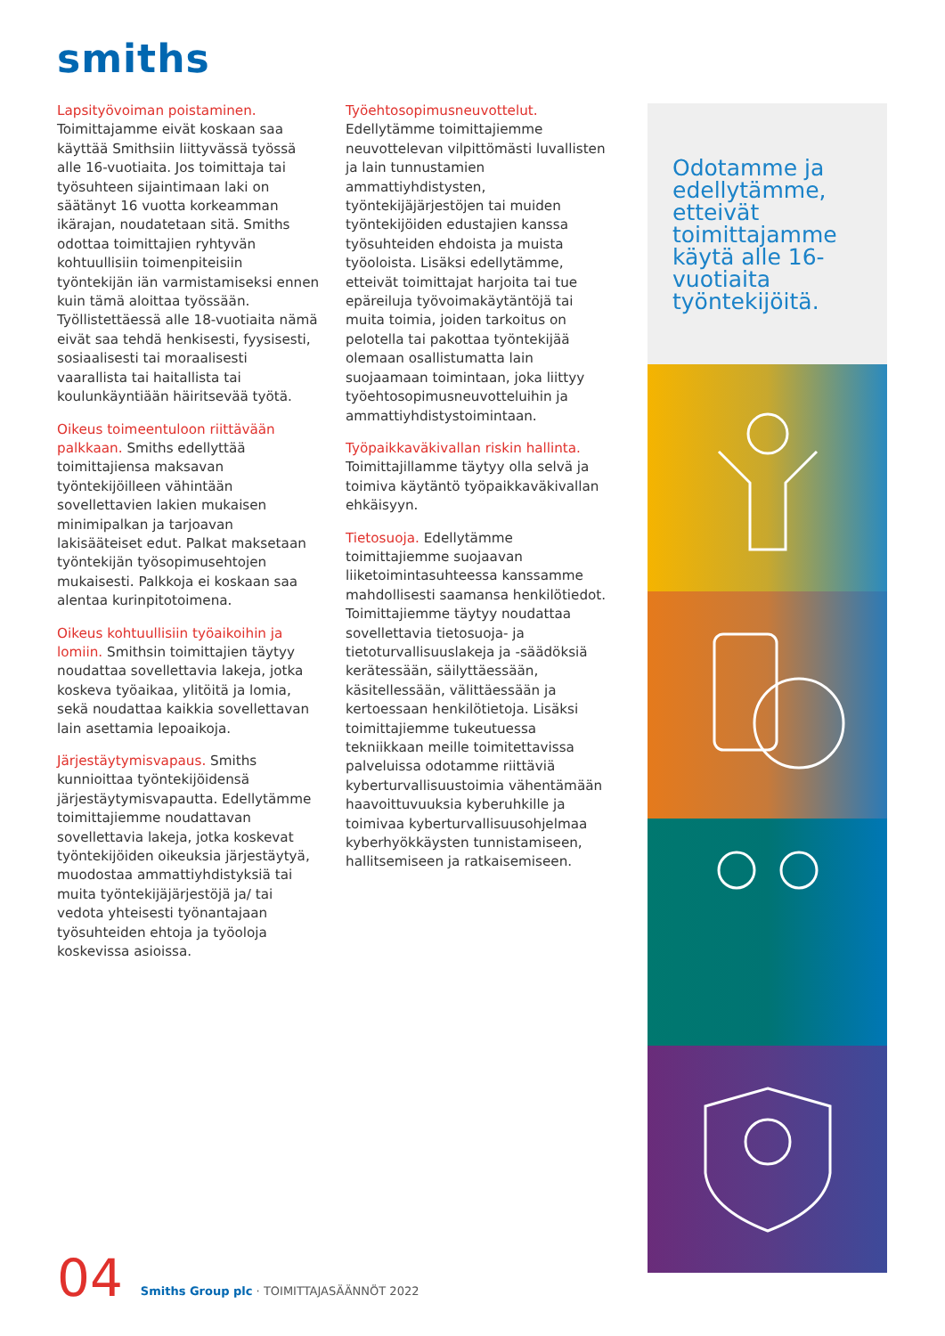smiths
Lapsityövoiman poistaminen.
Toimittajamme eivät koskaan saa käyttää Smithsiin liittyvässä työssä alle 16-vuotiaita. Jos toimittaja tai työsuhteen sijaintimaan laki on säätänyt 16 vuotta korkeamman ikärajan, noudatetaan sitä. Smiths odottaa toimittajien ryhtyvän kohtuullisiin toimenpiteisiin työntekijän iän varmistamiseksi ennen kuin tämä aloittaa työssään. Työllistettäessä alle 18-vuotiaita nämä eivät saa tehdä henkisesti, fyysisesti, sosiaalisesti tai moraalisesti vaarallista tai haitallista tai koulunkäyntiään häiritsevää työtä.
Oikeus toimeentuloon riittävään palkkaan. Smiths edellyttää toimittajiensa maksavan työntekijöilleen vähintään sovellettavien lakien mukaisen minimipalkan ja tarjoavan lakisääteiset edut. Palkat maksetaan työntekijän työsopimusehtojen mukaisesti. Palkkoja ei koskaan saa alentaa kurinpitotoimena.
Oikeus kohtuullisiin työaikoihin ja lomiin. Smithsin toimittajien täytyy noudattaa sovellettavia lakeja, jotka koskeva työaikaa, ylitöitä ja lomia, sekä noudattaa kaikkia sovellettavan lain asettamia lepoaikoja.
Järjestäytymisvapaus. Smiths kunnioittaa työntekijöidensä järjestäytymisvapautta. Edellytämme toimittajiemme noudattavan sovellettavia lakeja, jotka koskevat työntekijöiden oikeuksia järjestäytyä, muodostaa ammattiyhdistyksiä tai muita työntekijäjärjestöjä ja/ tai vedota yhteisesti työnantajaan työsuhteiden ehtoja ja työoloja koskevissa asioissa.
Työehtosopimusneuvottelut.
Edellytämme toimittajiemme neuvottelevan vilpittömästi luvallisten ja lain tunnustamien ammattiyhdistysten, työntekijäjärjestöjen tai muiden työntekijöiden edustajien kanssa työsuhteiden ehdoista ja muista työoloista. Lisäksi edellytämme, etteivät toimittajat harjoita tai tue epäreiluja työvoimakäytäntöjä tai muita toimia, joiden tarkoitus on pelotella tai pakottaa työntekijää olemaan osallistumatta lain suojaamaan toimintaan, joka liittyy työehtosopimusneuvotteluihin ja ammattiyhdistystoimintaan.
Työpaikkaväkivallan riskin hallinta. Toimittajillamme täytyy olla selvä ja toimiva käytäntö työpaikkaväkivallan ehkäisyyn.
Tietosuoja. Edellytämme toimittajiemme suojaavan liiketoimintasuhteessa kanssamme mahdollisesti saamansa henkilötiedot. Toimittajiemme täytyy noudattaa sovellettavia tietosuoja- ja tietoturvallisuuslakeja ja -säädöksiä kerätessään, säilyttäessään, käsitellessään, välittäessään ja kertoessaan henkilötietoja. Lisäksi toimittajiemme tukeutuessa tekniikkaan meille toimitettavissa palveluissa odotamme riittäviä kyberturvallisuustoimia vähentämään haavoittuvuuksia kyberuhkille ja toimivaa kyberturvallisuusohjelmaa kyberhyökkäysten tunnistamiseen, hallitsemiseen ja ratkaisemiseen.
Odotamme ja edellytämme, etteivät toimittajamme käytä alle 16-vuotiaita työntekijöitä.
04 Smiths Group plc · TOIMITTAJASÄÄNNÖT 2022